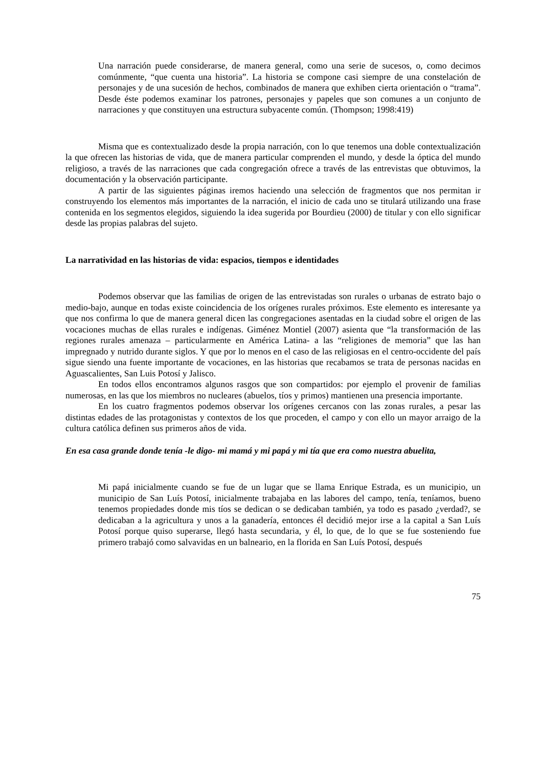Una narración puede considerarse, de manera general, como una serie de sucesos, o, como decimos comúnmente, “que cuenta una historia”. La historia se compone casi siempre de una constelación de personajes y de una sucesión de hechos, combinados de manera que exhiben cierta orientación o “trama”. Desde éste podemos examinar los patrones, personajes y papeles que son comunes a un conjunto de narraciones y que constituyen una estructura subyacente común. (Thompson; 1998:419)
Misma que es contextualizado desde la propia narración, con lo que tenemos una doble contextualización la que ofrecen las historias de vida, que de manera particular comprenden el mundo, y desde la óptica del mundo religioso, a través de las narraciones que cada congregación ofrece a través de las entrevistas que obtuvimos, la documentación y la observación participante.
A partir de las siguientes páginas iremos haciendo una selección de fragmentos que nos permitan ir construyendo los elementos más importantes de la narración, el inicio de cada uno se titulará utilizando una frase contenida en los segmentos elegidos, siguiendo la idea sugerida por Bourdieu (2000) de titular y con ello significar desde las propias palabras del sujeto.
La narratividad en las historias de vida: espacios, tiempos e identidades
Podemos observar que las familias de origen de las entrevistadas son rurales o urbanas de estrato bajo o medio-bajo, aunque en todas existe coincidencia de los orígenes rurales próximos. Este elemento es interesante ya que nos confirma lo que de manera general dicen las congregaciones asentadas en la ciudad sobre el origen de las vocaciones muchas de ellas rurales e indígenas. Giménez Montiel (2007) asienta que “la transformación de las regiones rurales amenaza – particularmente en América Latina- a las “religiones de memoria” que las han impregnado y nutrido durante siglos. Y que por lo menos en el caso de las religiosas en el centro-occidente del país sigue siendo una fuente importante de vocaciones, en las historias que recabamos se trata de personas nacidas en Aguascalientes, San Luis Potosí y Jalisco.
En todos ellos encontramos algunos rasgos que son compartidos: por ejemplo el provenir de familias numerosas, en las que los miembros no nucleares (abuelos, tíos y primos) mantienen una presencia importante.
En los cuatro fragmentos podemos observar los orígenes cercanos con las zonas rurales, a pesar las distintas edades de las protagonistas y contextos de los que proceden, el campo y con ello un mayor arraigo de la cultura católica definen sus primeros años de vida.
En esa casa grande donde tenía -le digo- mi mamá y mi papá y mi tía que era como nuestra abuelita,
Mi papá inicialmente cuando se fue de un lugar que se llama Enrique Estrada, es un municipio, un municipio de San Luís Potosí, inicialmente trabajaba en las labores del campo, tenía, teníamos, bueno tenemos propiedades donde mis tíos se dedican o se dedicaban también, ya todo es pasado ¿verdad?, se dedicaban a la agricultura y unos a la ganadería, entonces él decidió mejor irse a la capital a San Luís Potosí porque quiso superarse, llegó hasta secundaria, y él, lo que, de lo que se fue sosteniendo fue primero trabajó como salvavidas en un balneario, en la florida en San Luís Potosí, después
75